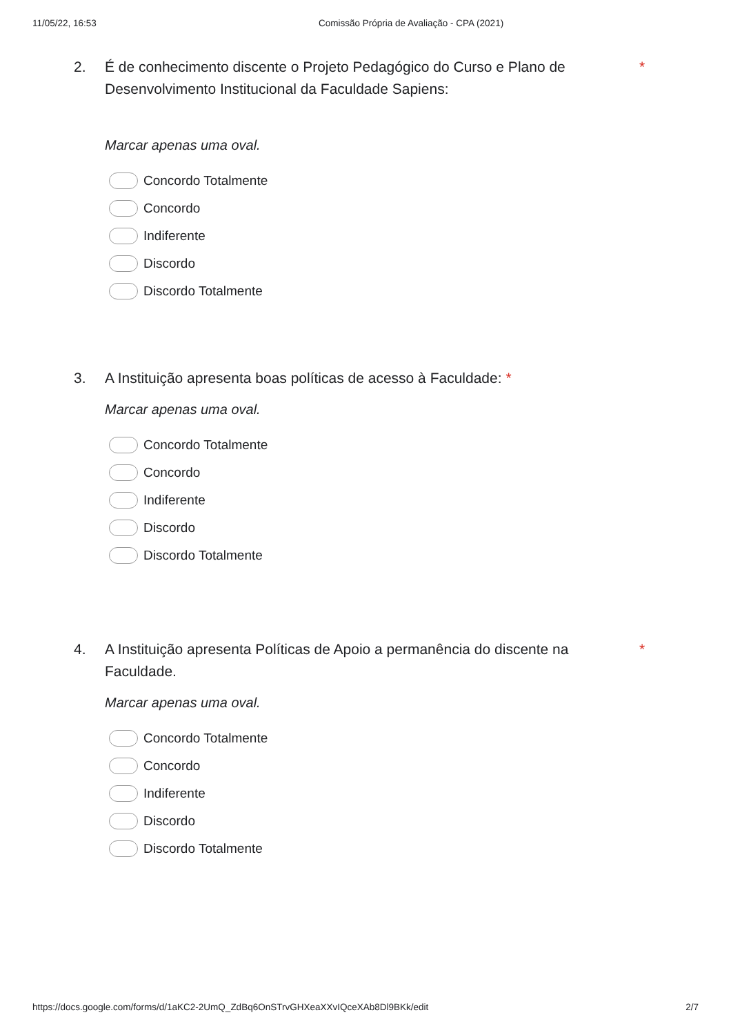11/05/22, 16:53 Comissão Própria de Avaliação - CPA (2021)
2. É de conhecimento discente o Projeto Pedagógico do Curso e Plano de Desenvolvimento Institucional da Faculdade Sapiens: *
Marcar apenas uma oval.
Concordo Totalmente
Concordo
Indiferente
Discordo
Discordo Totalmente
3. A Instituição apresenta boas políticas de acesso à Faculdade: *
Marcar apenas uma oval.
Concordo Totalmente
Concordo
Indiferente
Discordo
Discordo Totalmente
4. A Instituição apresenta Políticas de Apoio a permanência do discente na Faculdade. *
Marcar apenas uma oval.
Concordo Totalmente
Concordo
Indiferente
Discordo
Discordo Totalmente
https://docs.google.com/forms/d/1aKC2-2UmQ_ZdBq6OnSTrvGHXeaXXvIQceXAb8Dl9BKk/edit 2/7